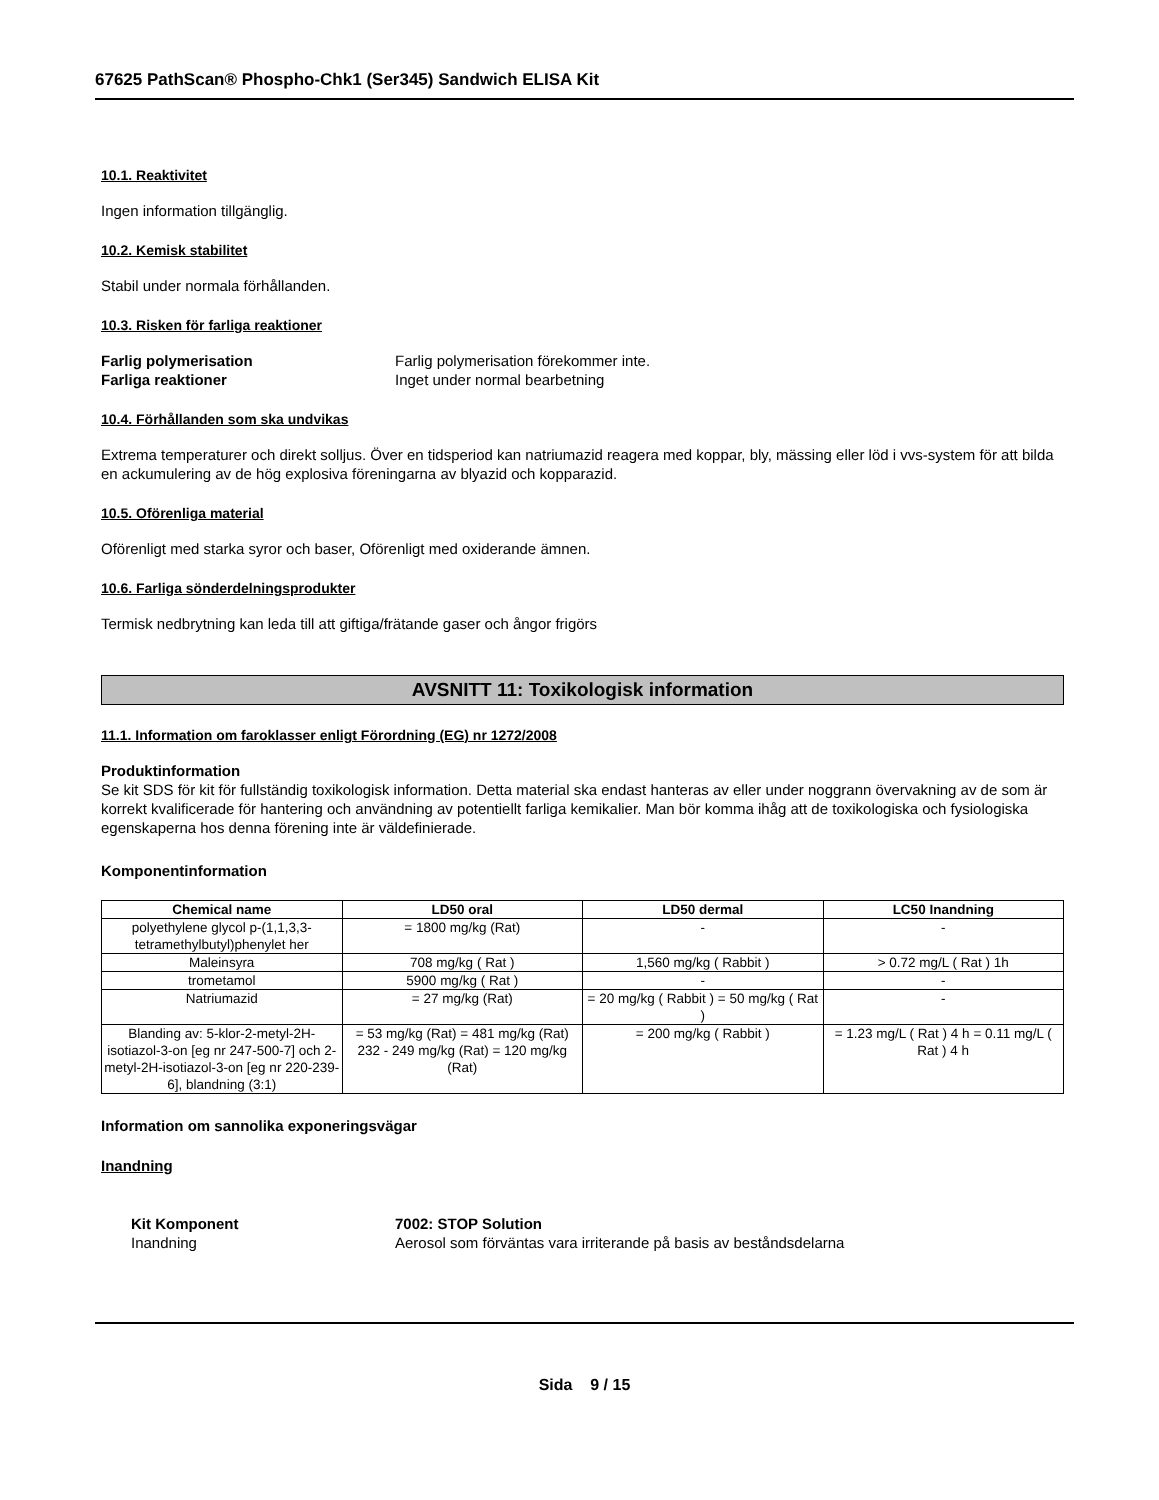67625 PathScan® Phospho-Chk1 (Ser345) Sandwich ELISA Kit
10.1. Reaktivitet
Ingen information tillgänglig.
10.2. Kemisk stabilitet
Stabil under normala förhållanden.
10.3. Risken för farliga reaktioner
Farlig polymerisation Farlig polymerisation förekommer inte.
Farliga reaktioner Inget under normal bearbetning
10.4. Förhållanden som ska undvikas
Extrema temperaturer och direkt solljus. Över en tidsperiod kan natriumazid reagera med koppar, bly, mässing eller löd i vvs-system för att bilda en ackumulering av de hög explosiva föreningarna av blyazid och kopparazid.
10.5. Oförenliga material
Oförenligt med starka syror och baser, Oförenligt med oxiderande ämnen.
10.6. Farliga sönderdelningsprodukter
Termisk nedbrytning kan leda till att giftiga/frätande gaser och ångor frigörs
AVSNITT 11: Toxikologisk information
11.1. Information om faroklasser enligt Förordning (EG) nr 1272/2008
Produktinformation
Se kit SDS för kit för fullständig toxikologisk information. Detta material ska endast hanteras av eller under noggrann övervakning av de som är korrekt kvalificerade för hantering och användning av potentiellt farliga kemikalier. Man bör komma ihåg att de toxikologiska och fysiologiska egenskaperna hos denna förening inte är väldefinierade.
Komponentinformation
| Chemical name | LD50 oral | LD50 dermal | LC50 Inandning |
| --- | --- | --- | --- |
| polyethylene glycol p-(1,1,3,3-tetramethylbutyl)phenylet her | = 1800 mg/kg (Rat) | - | - |
| Maleinsyra | 708 mg/kg ( Rat ) | 1,560 mg/kg ( Rabbit ) | > 0.72 mg/L ( Rat ) 1h |
| trometamol | 5900 mg/kg ( Rat ) | - | - |
| Natriumazid | = 27 mg/kg (Rat) | = 20 mg/kg ( Rabbit ) = 50 mg/kg ( Rat ) | - |
| Blanding av: 5-klor-2-metyl-2H-isotiazol-3-on [eg nr 247-500-7] och 2-metyl-2H-isotiazol-3-on [eg nr 220-239-6], blandning (3:1) | = 53 mg/kg (Rat) = 481 mg/kg (Rat) 232 - 249 mg/kg (Rat) = 120 mg/kg (Rat) | = 200 mg/kg ( Rabbit ) | = 1.23 mg/L ( Rat ) 4 h = 0.11 mg/L ( Rat ) 4 h |
Information om sannolika exponeringsvägar
Inandning
Kit Komponent 7002: STOP Solution
Inandning Aerosol som förväntas vara irriterande på basis av beståndsdelarna
Sida 9 / 15